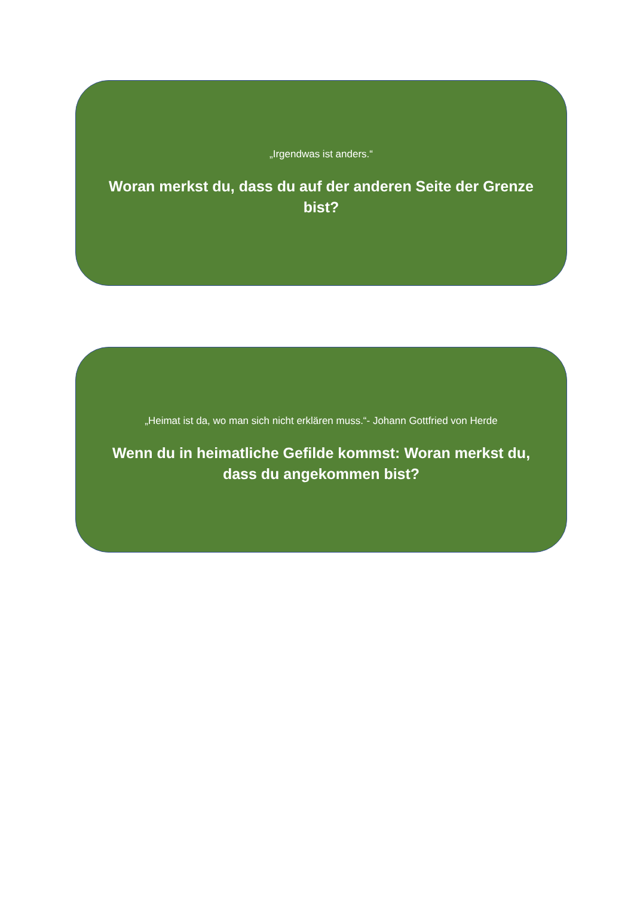„Irgendwas ist anders.“
Woran merkst du, dass du auf der anderen Seite der Grenze bist?
„Heimat ist da, wo man sich nicht erklären muss.“- Johann Gottfried von Herde
Wenn du in heimatliche Gefilde kommst: Woran merkst du, dass du angekommen bist?